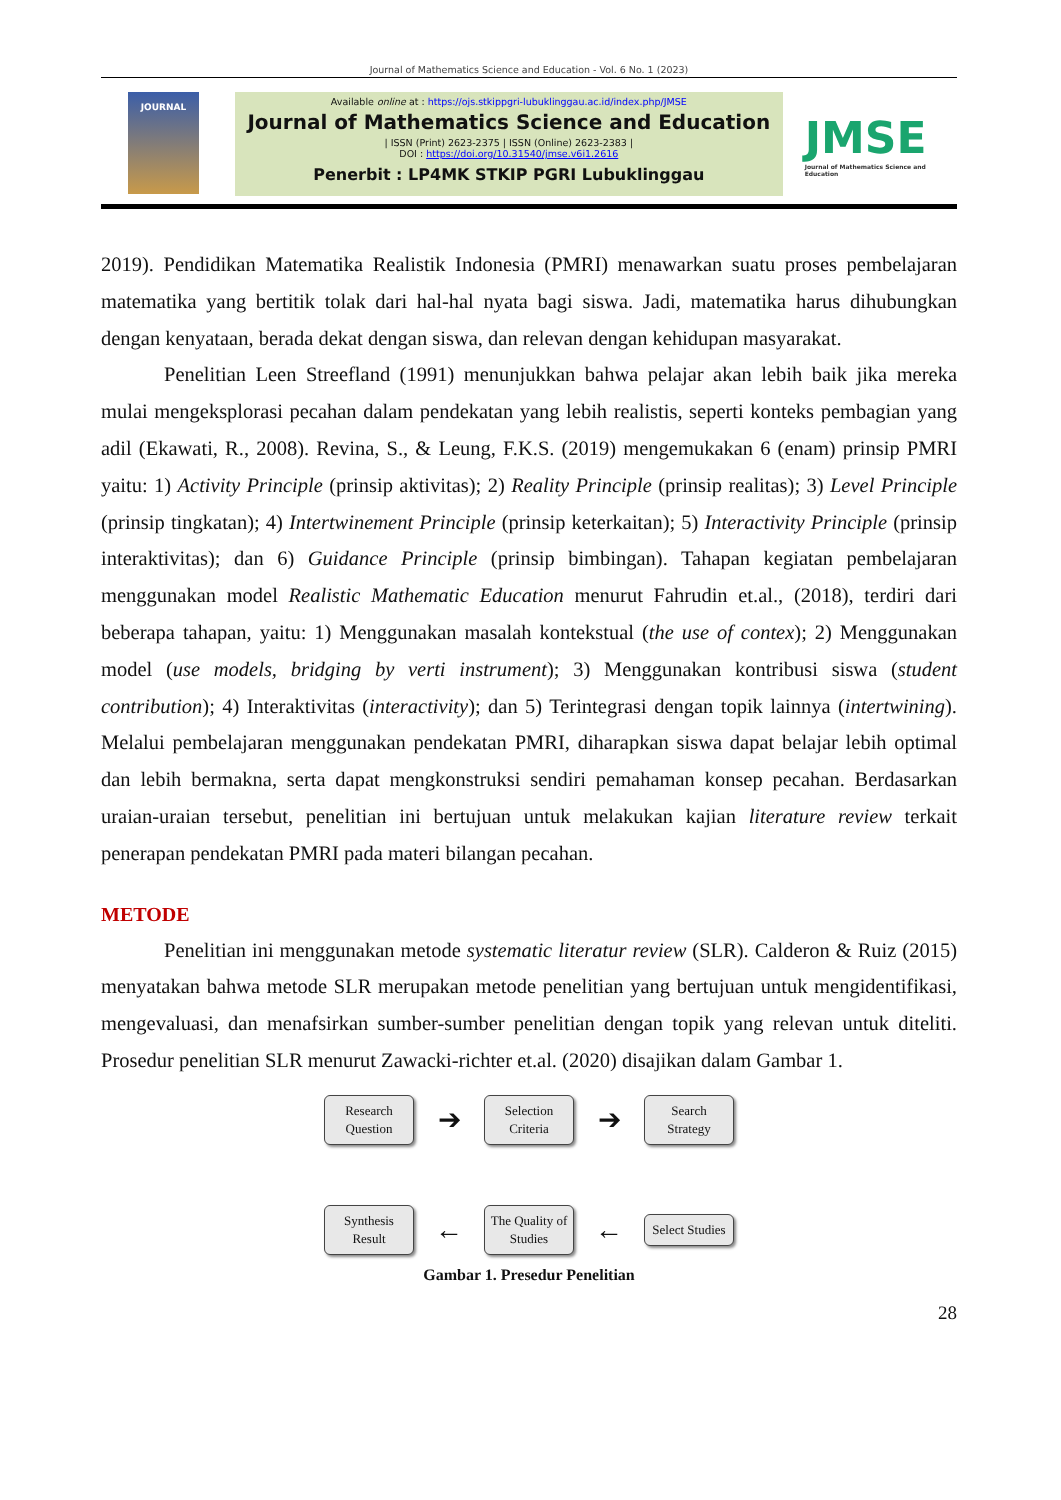Journal of Mathematics Science and Education - Vol. 6 No. 1 (2023)
JOURNAL
Available online at : https://ojs.stkippgri-lubuklinggau.ac.id/index.php/JMSE
Journal of Mathematics Science and Education
| ISSN (Print) 2623-2375 | ISSN (Online) 2623-2383 |
DOI : https://doi.org/10.31540/jmse.v6i1.2616
Penerbit : LP4MK STKIP PGRI Lubuklinggau
JMSE
Journal of Mathematics Science and Education
2019). Pendidikan Matematika Realistik Indonesia (PMRI) menawarkan suatu proses pembelajaran matematika yang bertitik tolak dari hal-hal nyata bagi siswa. Jadi, matematika harus dihubungkan dengan kenyataan, berada dekat dengan siswa, dan relevan dengan kehidupan masyarakat.
Penelitian Leen Streefland (1991) menunjukkan bahwa pelajar akan lebih baik jika mereka mulai mengeksplorasi pecahan dalam pendekatan yang lebih realistis, seperti konteks pembagian yang adil (Ekawati, R., 2008). Revina, S., & Leung, F.K.S. (2019) mengemukakan 6 (enam) prinsip PMRI yaitu: 1) Activity Principle (prinsip aktivitas); 2) Reality Principle (prinsip realitas); 3) Level Principle (prinsip tingkatan); 4) Intertwinement Principle (prinsip keterkaitan); 5) Interactivity Principle (prinsip interaktivitas); dan 6) Guidance Principle (prinsip bimbingan). Tahapan kegiatan pembelajaran menggunakan model Realistic Mathematic Education menurut Fahrudin et.al., (2018), terdiri dari beberapa tahapan, yaitu: 1) Menggunakan masalah kontekstual (the use of contex); 2) Menggunakan model (use models, bridging by verti instrument); 3) Menggunakan kontribusi siswa (student contribution); 4) Interaktivitas (interactivity); dan 5) Terintegrasi dengan topik lainnya (intertwining). Melalui pembelajaran menggunakan pendekatan PMRI, diharapkan siswa dapat belajar lebih optimal dan lebih bermakna, serta dapat mengkonstruksi sendiri pemahaman konsep pecahan. Berdasarkan uraian-uraian tersebut, penelitian ini bertujuan untuk melakukan kajian literature review terkait penerapan pendekatan PMRI pada materi bilangan pecahan.
METODE
Penelitian ini menggunakan metode systematic literatur review (SLR). Calderon & Ruiz (2015) menyatakan bahwa metode SLR merupakan metode penelitian yang bertujuan untuk mengidentifikasi, mengevaluasi, dan menafsirkan sumber-sumber penelitian dengan topik yang relevan untuk diteliti. Prosedur penelitian SLR menurut Zawacki-richter et.al. (2020) disajikan dalam Gambar 1.
Research Question
➔
Selection Criteria
➔
Search Strategy
Synthesis Result
←
The Quality of Studies
←
Select Studies
Gambar 1. Presedur Penelitian
28